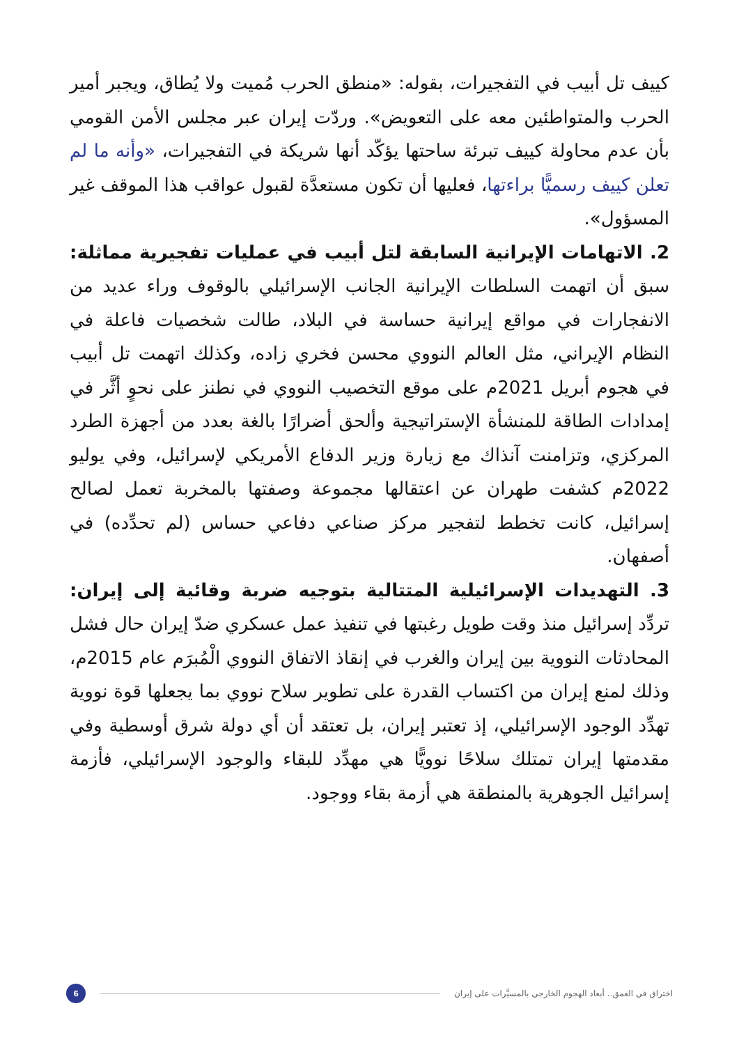كييف تل أبيب في التفجيرات، بقوله: «منطق الحرب مُميت ولا يُطاق، ويجبر أمير الحرب والمتواطئين معه على التعويض». وردّت إيران عبر مجلس الأمن القومي بأن عدم محاولة كييف تبرئة ساحتها يؤكّد أنها شريكة في التفجيرات، «وأنه ما لم تعلن كييف رسميًّا براءتها، فعليها أن تكون مستعدَّة لقبول عواقب هذا الموقف غير المسؤول».
2. الاتهامات الإيرانية السابقة لتل أبيب في عمليات تفجيرية مماثلة: سبق أن اتهمت السلطات الإيرانية الجانب الإسرائيلي بالوقوف وراء عديد من الانفجارات في مواقع إيرانية حساسة في البلاد، طالت شخصيات فاعلة في النظام الإيراني، مثل العالم النووي محسن فخري زاده، وكذلك اتهمت تل أبيب في هجوم أبريل 2021م على موقع التخصيب النووي في نطنز على نحوٍ أثَّر في إمدادات الطاقة للمنشأة الإستراتيجية وألحق أضرارًا بالغة بعدد من أجهزة الطرد المركزي، وتزامنت آنذاك مع زيارة وزير الدفاع الأمريكي لإسرائيل، وفي يوليو 2022م كشفت طهران عن اعتقالها مجموعة وصفتها بالمخربة تعمل لصالح إسرائيل، كانت تخطط لتفجير مركز صناعي دفاعي حساس (لم تحدِّده) في أصفهان.
3. التهديدات الإسرائيلية المتتالية بتوجيه ضربة وقائية إلى إيران: تردِّد إسرائيل منذ وقت طويل رغبتها في تنفيذ عمل عسكري ضدّ إيران حال فشل المحادثات النووية بين إيران والغرب في إنقاذ الاتفاق النووي الْمُبرَم عام 2015م، وذلك لمنع إيران من اكتساب القدرة على تطوير سلاح نووي بما يجعلها قوة نووية تهدِّد الوجود الإسرائيلي، إذ تعتبر إيران، بل تعتقد أن أي دولة شرق أوسطية وفي مقدمتها إيران تمتلك سلاحًا نوويًّا هي مهدِّد للبقاء والوجود الإسرائيلي، فأزمة إسرائيل الجوهرية بالمنطقة هي أزمة بقاء ووجود.
اختراق في العمق.. أبعاد الهجوم الخارجي بالمسيَّرات على إيران
6